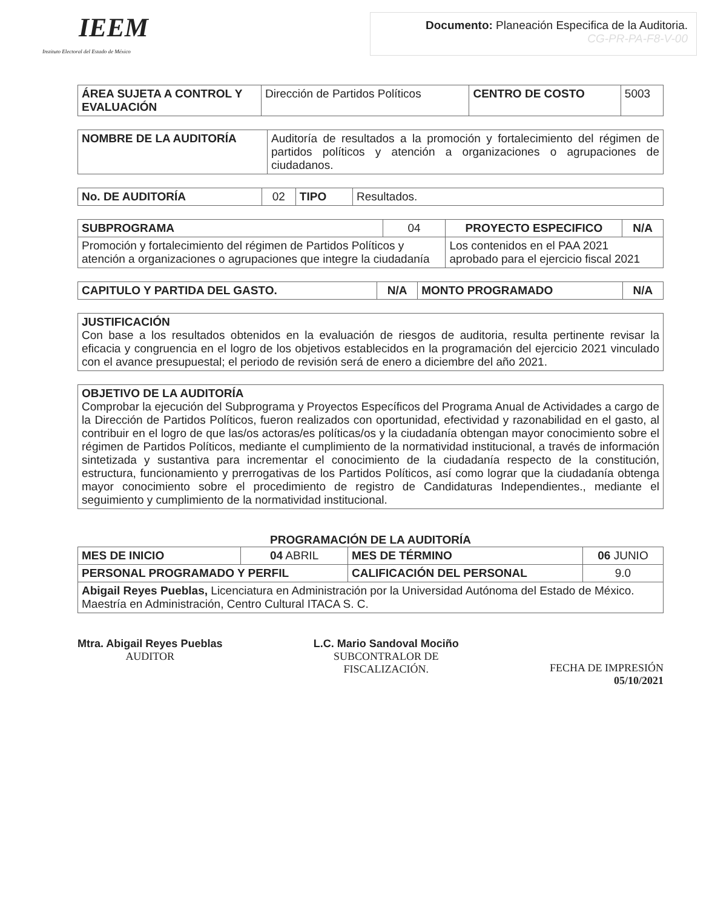IEEM
Instituto Electoral del Estado de México
Documento: Planeación Especifica de la Auditoria.
CG-PR-PA-F8-V-00
| ÁREA SUJETA A CONTROL Y EVALUACIÓN | Dirección de Partidos Políticos | CENTRO DE COSTO | 5003 |
| NOMBRE DE LA AUDITORÍA | Auditoría de resultados a la promoción y fortalecimiento del régimen de partidos políticos y atención a organizaciones o agrupaciones de ciudadanos. |
| No. DE AUDITORÍA | 02 | TIPO | Resultados. |
| SUBPROGRAMA | 04 | PROYECTO ESPECIFICO | N/A |
| Promoción y fortalecimiento del régimen de Partidos Políticos y atención a organizaciones o agrupaciones que integre la ciudadanía | | Los contenidos en el PAA 2021 aprobado para el ejercicio fiscal 2021 | |
| CAPITULO Y PARTIDA DEL GASTO. | N/A | MONTO PROGRAMADO | N/A |
| --- | --- | --- | --- |
| JUSTIFICACIÓN Con base a los resultados obtenidos en la evaluación de riesgos de auditoria, resulta pertinente revisar la eficacia y congruencia en el logro de los objetivos establecidos en la programación del ejercicio 2021 vinculado con el avance presupuestal; el periodo de revisión será de enero a diciembre del año 2021. |
| OBJETIVO DE LA AUDITORÍA Comprobar la ejecución del Subprograma y Proyectos Específicos del Programa Anual de Actividades a cargo de la Dirección de Partidos Políticos, fueron realizados con oportunidad, efectividad y razonabilidad en el gasto, al contribuir en el logro de que las/os actoras/es políticas/os y la ciudadanía obtengan mayor conocimiento sobre el régimen de Partidos Políticos, mediante el cumplimiento de la normatividad institucional, a través de información sintetizada y sustantiva para incrementar el conocimiento de la ciudadanía respecto de la constitución, estructura, funcionamiento y prerrogativas de los Partidos Políticos, así como lograr que la ciudadanía obtenga mayor conocimiento sobre el procedimiento de registro de Candidaturas Independientes., mediante el seguimiento y cumplimiento de la normatividad institucional. |
PROGRAMACIÓN DE LA AUDITORÍA
| MES DE INICIO | 04 ABRIL | MES DE TÉRMINO | 06 JUNIO |
| PERSONAL PROGRAMADO Y PERFIL | | CALIFICACIÓN DEL PERSONAL | 9.0 |
| Abigail Reyes Pueblas, Licenciatura en Administración por la Universidad Autónoma del Estado de México. Maestría en Administración, Centro Cultural ITACA S. C. | | | |
Mtra. Abigail Reyes Pueblas
AUDITOR
L.C. Mario Sandoval Mociño
SUBCONTRALOR DE
FISCALIZACIÓN.
FECHA DE IMPRESIÓN
05/10/2021